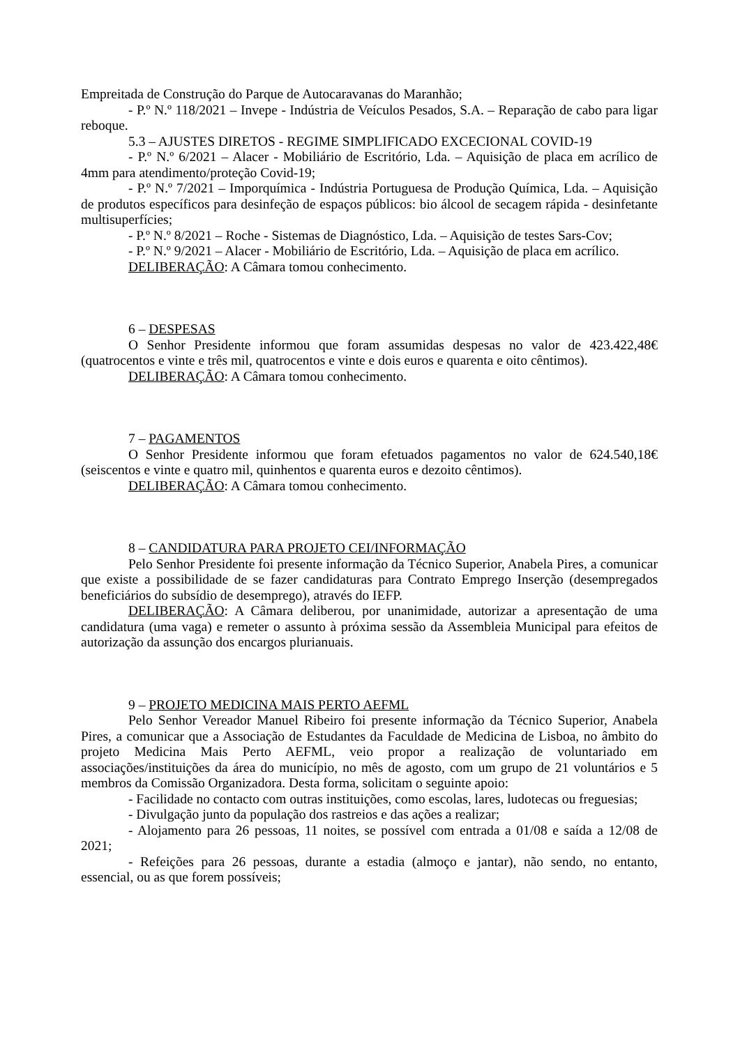Empreitada de Construção do Parque de Autocaravanas do Maranhão;
- P.º N.º 118/2021 – Invepe - Indústria de Veículos Pesados, S.A. – Reparação de cabo para ligar reboque.
5.3 – AJUSTES DIRETOS - REGIME SIMPLIFICADO EXCECIONAL COVID-19
- P.º N.º 6/2021 – Alacer - Mobiliário de Escritório, Lda. – Aquisição de placa em acrílico de 4mm para atendimento/proteção Covid-19;
- P.º N.º 7/2021 – Imporquímica - Indústria Portuguesa de Produção Química, Lda. – Aquisição de produtos específicos para desinfeção de espaços públicos: bio álcool de secagem rápida - desinfetante multisuperfícies;
- P.º N.º 8/2021 – Roche - Sistemas de Diagnóstico, Lda. – Aquisição de testes Sars-Cov;
- P.º N.º 9/2021 – Alacer - Mobiliário de Escritório, Lda. – Aquisição de placa em acrílico.
DELIBERAÇÃO: A Câmara tomou conhecimento.
6 – DESPESAS
O Senhor Presidente informou que foram assumidas despesas no valor de 423.422,48€ (quatrocentos e vinte e três mil, quatrocentos e vinte e dois euros e quarenta e oito cêntimos).
DELIBERAÇÃO: A Câmara tomou conhecimento.
7 – PAGAMENTOS
O Senhor Presidente informou que foram efetuados pagamentos no valor de 624.540,18€ (seiscentos e vinte e quatro mil, quinhentos e quarenta euros e dezoito cêntimos).
DELIBERAÇÃO: A Câmara tomou conhecimento.
8 – CANDIDATURA PARA PROJETO CEI/INFORMAÇÃO
Pelo Senhor Presidente foi presente informação da Técnico Superior, Anabela Pires, a comunicar que existe a possibilidade de se fazer candidaturas para Contrato Emprego Inserção (desempregados beneficiários do subsídio de desemprego), através do IEFP.
DELIBERAÇÃO: A Câmara deliberou, por unanimidade, autorizar a apresentação de uma candidatura (uma vaga) e remeter o assunto à próxima sessão da Assembleia Municipal para efeitos de autorização da assunção dos encargos plurianuais.
9 – PROJETO MEDICINA MAIS PERTO AEFML
Pelo Senhor Vereador Manuel Ribeiro foi presente informação da Técnico Superior, Anabela Pires, a comunicar que a Associação de Estudantes da Faculdade de Medicina de Lisboa, no âmbito do projeto Medicina Mais Perto AEFML, veio propor a realização de voluntariado em associações/instituições da área do município, no mês de agosto, com um grupo de 21 voluntários e 5 membros da Comissão Organizadora. Desta forma, solicitam o seguinte apoio:
- Facilidade no contacto com outras instituições, como escolas, lares, ludotecas ou freguesias;
- Divulgação junto da população dos rastreios e das ações a realizar;
- Alojamento para 26 pessoas, 11 noites, se possível com entrada a 01/08 e saída a 12/08 de 2021;
- Refeições para 26 pessoas, durante a estadia (almoço e jantar), não sendo, no entanto, essencial, ou as que forem possíveis;